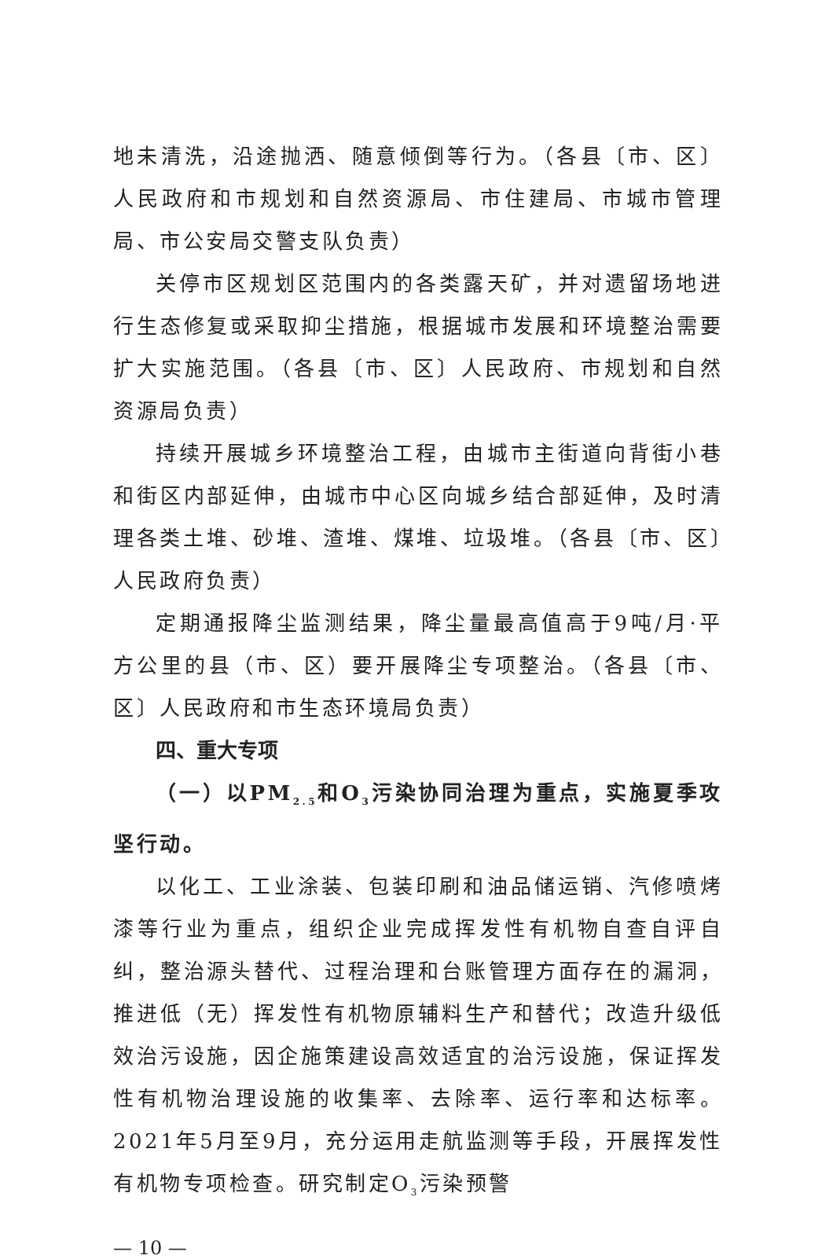地未清洗，沿途抛洒、随意倾倒等行为。（各县〔市、区〕人民政府和市规划和自然资源局、市住建局、市城市管理局、市公安局交警支队负责）
关停市区规划区范围内的各类露天矿，并对遗留场地进行生态修复或采取抑尘措施，根据城市发展和环境整治需要扩大实施范围。（各县〔市、区〕人民政府、市规划和自然资源局负责）
持续开展城乡环境整治工程，由城市主街道向背街小巷和街区内部延伸，由城市中心区向城乡结合部延伸，及时清理各类土堆、砂堆、渣堆、煤堆、垃圾堆。（各县〔市、区〕人民政府负责）
定期通报降尘监测结果，降尘量最高值高于9吨/月·平方公里的县（市、区）要开展降尘专项整治。（各县〔市、区〕人民政府和市生态环境局负责）
四、重大专项
（一）以PM<sub>2.5</sub>和O<sub>3</sub>污染协同治理为重点，实施夏季攻坚行动。
以化工、工业涂装、包装印刷和油品储运销、汽修喷烤漆等行业为重点，组织企业完成挥发性有机物自查自评自纠，整治源头替代、过程治理和台账管理方面存在的漏洞，推进低（无）挥发性有机物原辅料生产和替代；改造升级低效治污设施，因企施策建设高效适宜的治污设施，保证挥发性有机物治理设施的收集率、去除率、运行率和达标率。2021年5月至9月，充分运用走航监测等手段，开展挥发性有机物专项检查。研究制定O<sub>3</sub>污染预警
— 10 —